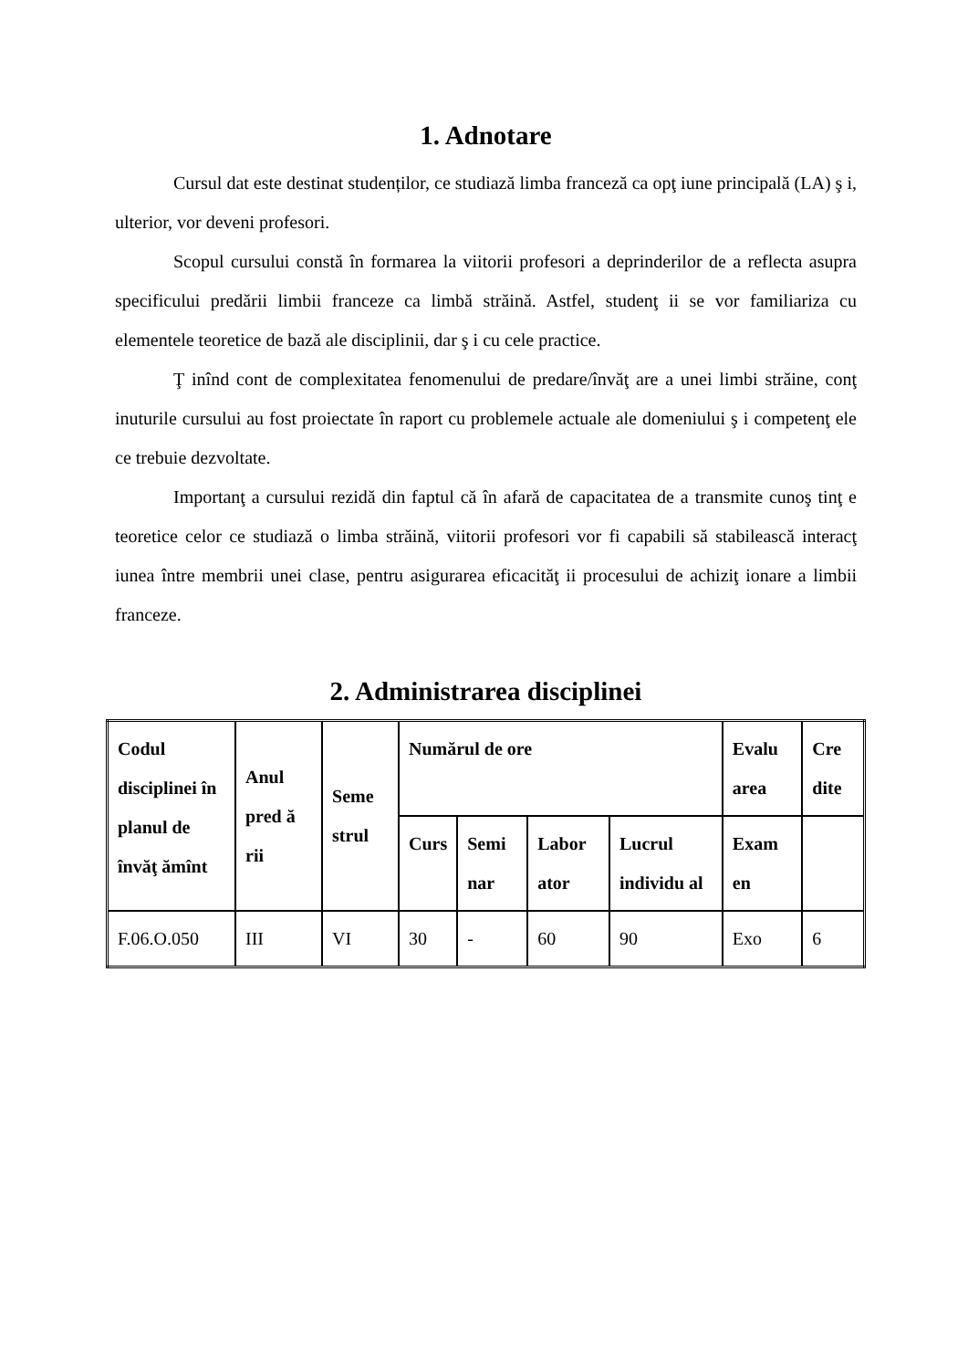1. Adnotare
Cursul dat este destinat studenților, ce studiază limba franceză ca opţ iune principală (LA) ş i, ulterior, vor deveni profesori.
Scopul cursului constă în formarea la viitorii profesori a deprinderilor de a reflecta asupra specificului predării limbii franceze ca limbă străină. Astfel, studenţ ii se vor familiariza cu elementele teoretice de bază ale disciplinii, dar ş i cu cele practice.
Ţ inînd cont de complexitatea fenomenului de predare/învăţ are a unei limbi străine, conţ inuturile cursului au fost proiectate în raport cu problemele actuale ale domeniului ş i competenţ ele ce trebuie dezvoltate.
Importanţ a cursului rezidă din faptul că în afară de capacitatea de a transmite cunoş tinţ e teoretice celor ce studiază o limba străină, viitorii profesori vor fi capabili să stabilească interacţ iunea între membrii unei clase, pentru asigurarea eficacităţ ii procesului de achiziţ ionare a limbii franceze.
2. Administrarea disciplinei
| Codul disciplinei în planul de învăţ ămînt | Anul pred ă rii | Seme strul | Numărul de ore | | | | Evalu area | Cre dite |
| --- | --- | --- | --- | --- | --- | --- | --- | --- |
| | | | Curs | Semi nar | Labor ator | Lucrul individu al | Exam en | |
| F.06.O.050 | III | VI | 30 | - | 60 | 90 | Exo | 6 |